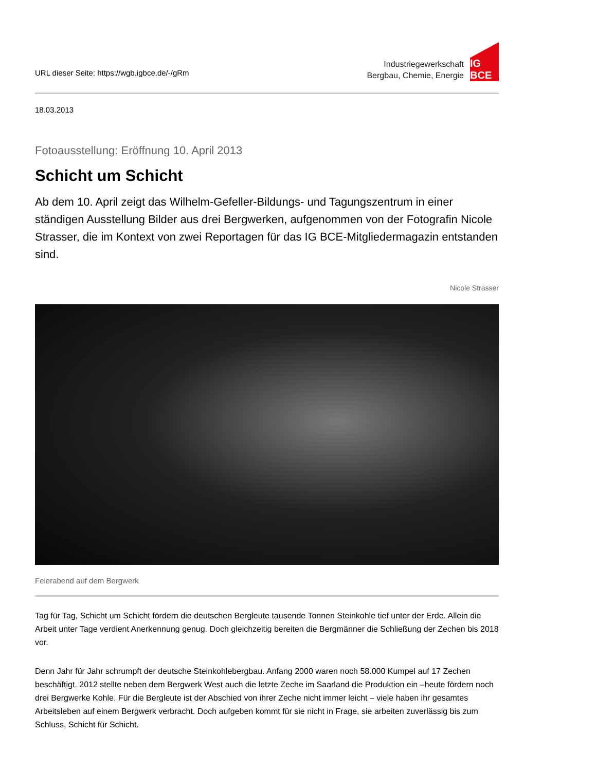URL dieser Seite: https://wgb.igbce.de/-/gRm
Industriegewerkschaft
Bergbau, Chemie, Energie
IG BCE
18.03.2013
Fotoausstellung: Eröffnung 10. April 2013
Schicht um Schicht
Ab dem 10. April zeigt das Wilhelm-Gefeller-Bildungs- und Tagungszentrum in einer ständigen Ausstellung Bilder aus drei Bergwerken, aufgenommen von der Fotografin Nicole Strasser, die im Kontext von zwei Reportagen für das IG BCE-Mitgliedermagazin entstanden sind.
Nicole Strasser
Feierabend auf dem Bergwerk
Tag für Tag, Schicht um Schicht fördern die deutschen Bergleute tausende Tonnen Steinkohle tief unter der Erde. Allein die Arbeit unter Tage verdient Anerkennung genug. Doch gleichzeitig bereiten die Bergmänner die Schließung der Zechen bis 2018 vor.
Denn Jahr für Jahr schrumpft der deutsche Steinkohlebergbau. Anfang 2000 waren noch 58.000 Kumpel auf 17 Zechen beschäftigt. 2012 stellte neben dem Bergwerk West auch die letzte Zeche im Saarland die Produktion ein –heute fördern noch drei Bergwerke Kohle. Für die Bergleute ist der Abschied von ihrer Zeche nicht immer leicht – viele haben ihr gesamtes Arbeitsleben auf einem Bergwerk verbracht. Doch aufgeben kommt für sie nicht in Frage, sie arbeiten zuverlässig bis zum Schluss, Schicht für Schicht.